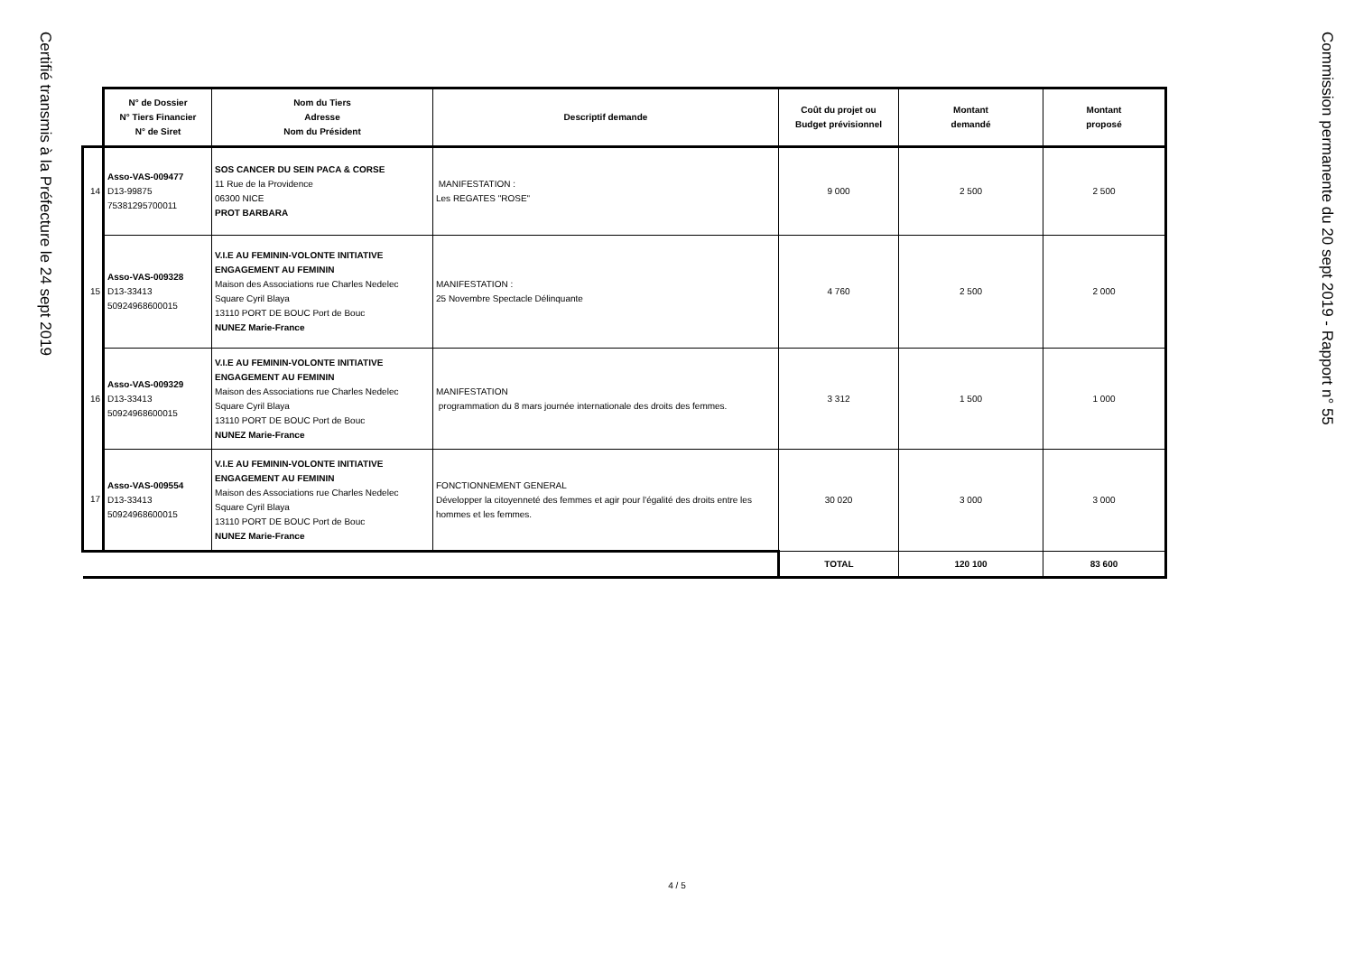Certifié transmis à la Préfecture le 24 sept 2019
| | N° de Dossier N° Tiers Financier N° de Siret | Nom du Tiers Adresse Nom du Président | Descriptif demande | Coût du projet ou Budget prévisionnel | Montant demandé | Montant proposé |
| --- | --- | --- | --- | --- | --- | --- |
| 14 | Asso-VAS-009477 D13-99875 75381295700011 | SOS CANCER DU SEIN PACA & CORSE 11 Rue de la Providence 06300 NICE PROT BARBARA | MANIFESTATION : Les REGATES "ROSE" | 9 000 | 2 500 | 2 500 |
| 15 | Asso-VAS-009328 D13-33413 50924968600015 | V.I.E AU FEMININ-VOLONTE INITIATIVE ENGAGEMENT AU FEMININ Maison des Associations rue Charles Nedelec Square Cyril Blaya 13110 PORT DE BOUC Port de Bouc NUNEZ Marie-France | MANIFESTATION : 25 Novembre Spectacle Délinquante | 4 760 | 2 500 | 2 000 |
| 16 | Asso-VAS-009329 D13-33413 50924968600015 | V.I.E AU FEMININ-VOLONTE INITIATIVE ENGAGEMENT AU FEMININ Maison des Associations rue Charles Nedelec Square Cyril Blaya 13110 PORT DE BOUC Port de Bouc NUNEZ Marie-France | MANIFESTATION programmation du 8 mars journée internationale des droits des femmes. | 3 312 | 1 500 | 1 000 |
| 17 | Asso-VAS-009554 D13-33413 50924968600015 | V.I.E AU FEMININ-VOLONTE INITIATIVE ENGAGEMENT AU FEMININ Maison des Associations rue Charles Nedelec Square Cyril Blaya 13110 PORT DE BOUC Port de Bouc NUNEZ Marie-France | FONCTIONNEMENT GENERAL Développer la citoyenneté des femmes et agir pour l'égalité des droits entre les hommes et les femmes. | 30 020 | 3 000 | 3 000 |
| | | | | TOTAL | 120 100 | 83 600 |
Commission permanente du 20 sept 2019 - Rapport n° 55
4 / 5